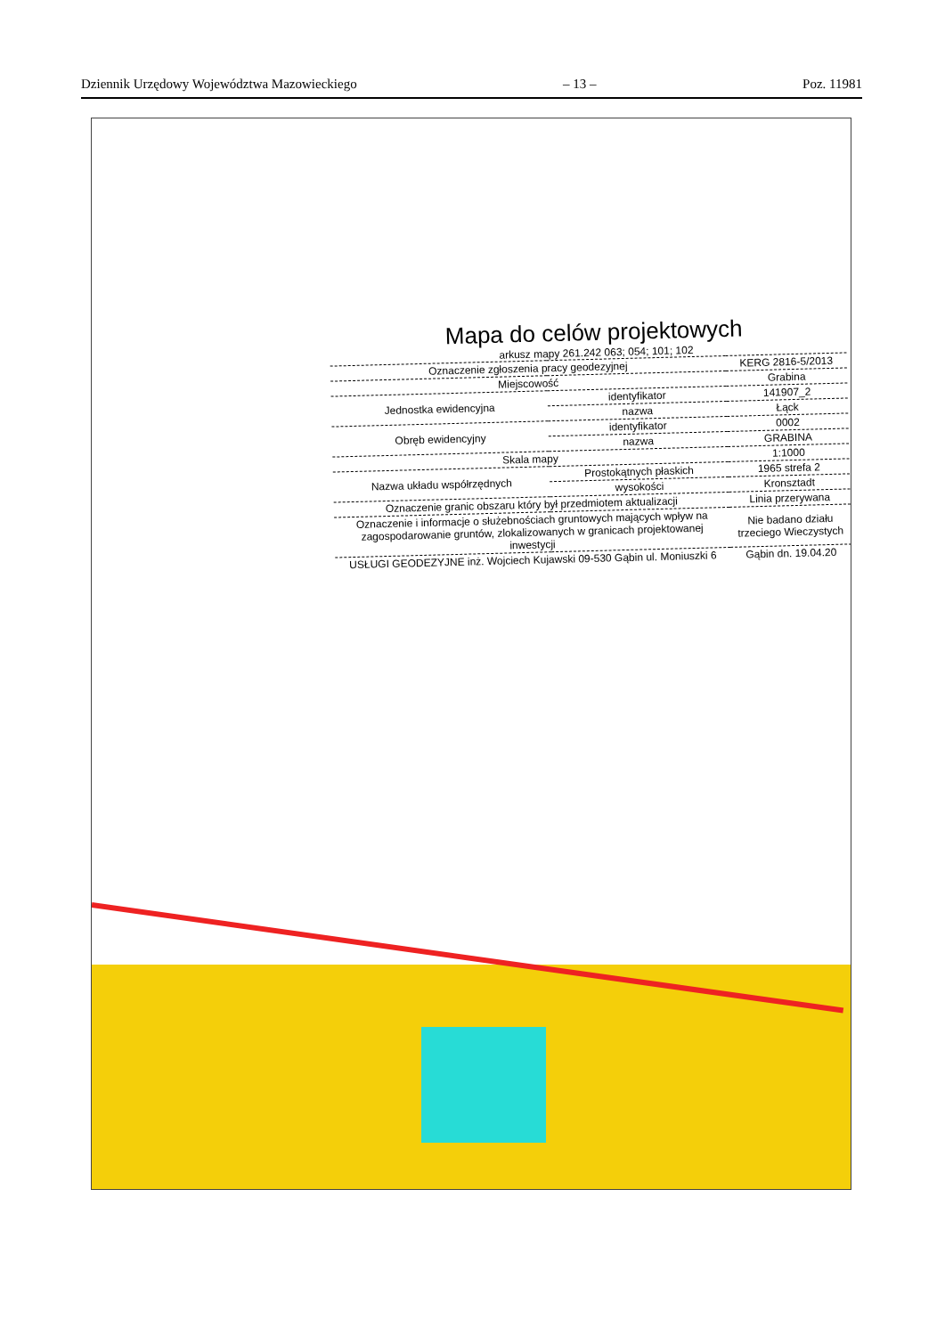Dziennik Urzędowy Województwa Mazowieckiego – 13 – Poz. 11981
Mapa do celów projektowych
arkusz mapy 261.242 063; 054; 101; 102
| Oznaczenie zgłoszenia pracy geodezyjnej | | KERG 2816-5/2013 |
| Miejscowość | | Grabina |
| Jednostka ewidencyjna | identyfikator | 141907_2 |
| | nazwa | Łąck |
| Obręb ewidencyjny | identyfikator | 0002 |
| | nazwa | GRABINA |
| Skala mapy | | 1:1000 |
| Nazwa układu współrzędnych | Prostokątnych płaskich | 1965 strefa 2 |
| | wysokości | Kronsztadt |
| Oznaczenie granic obszaru który był przedmiotem aktualizacji | | Linia przerywana |
| Oznaczenie i informacje o służebnościach gruntowych mających wpływ na zagospodarowanie gruntów, zlokalizowanych w granicach projektowanej inwestycji | | Nie badano działu trzeciego Wieczystych |
| USŁUGI GEODEZYJNE inż. Wojciech Kujawski 09-530 Gąbin ul. Moniuszki 6 | | Gąbin dn. 19.04.20 |